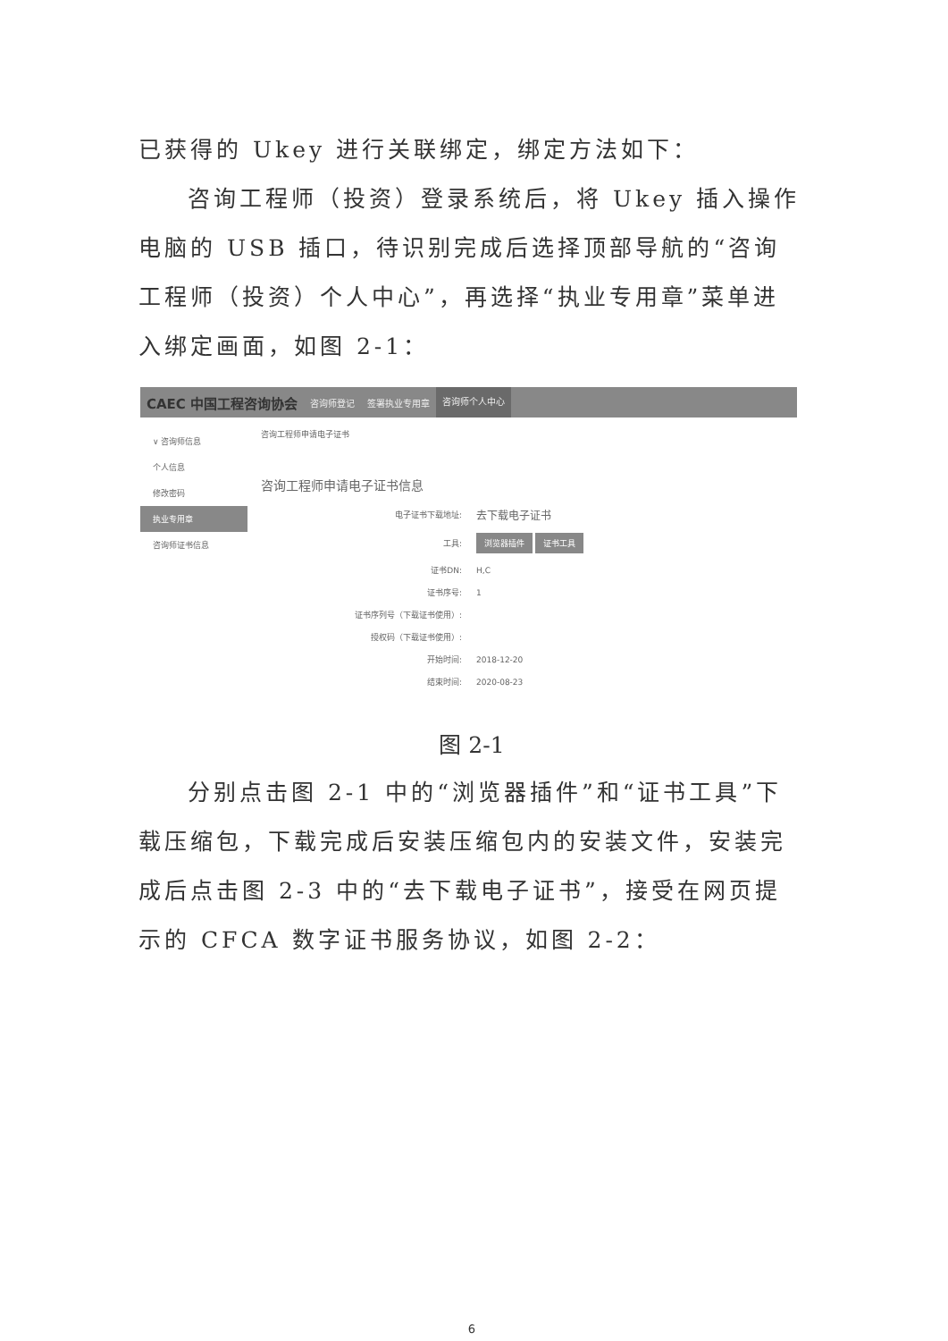已获得的 Ukey 进行关联绑定，绑定方法如下：
咨询工程师（投资）登录系统后，将 Ukey 插入操作电脑的 USB 插口，待识别完成后选择顶部导航的“咨询工程师（投资）个人中心”，再选择“执业专用章”菜单进入绑定画面，如图 2-1：
CAEC 中国工程咨询协会 咨询师登记 签署执业专用章 咨询师个人中心
∨ 咨询师信息
个人信息
修改密码
执业专用章
咨询师证书信息
咨询工程师申请电子证书
咨询工程师申请电子证书信息
电子证书下载地址: 去下载电子证书
工具: 浏览器插件 证书工具
证书DN: H,C
证书序号: 1
证书序列号（下载证书使用）:
授权码（下载证书使用）:
开始时间: 2018-12-20
结束时间: 2020-08-23
图 2-1
分别点击图 2-1 中的“浏览器插件”和“证书工具”下载压缩包，下载完成后安装压缩包内的安装文件，安装完成后点击图 2-3 中的“去下载电子证书”，接受在网页提示的 CFCA 数字证书服务协议，如图 2-2：
6